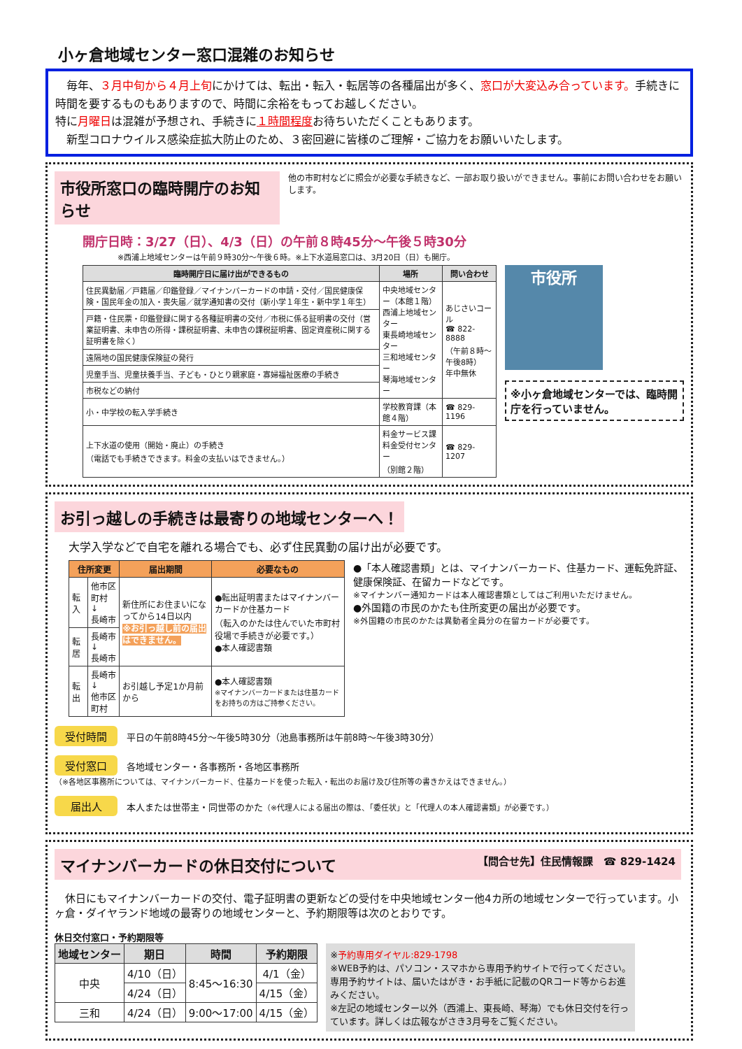小ヶ倉地域センター窓口混雑のお知らせ
　毎年、３月中旬から４月上旬にかけては、転出・転入・転居等の各種届出が多く、窓口が大変込み合っています。手続きに時間を要するものもありますので、時間に余裕をもってお越しください。
特に月曜日は混雑が予想され、手続きに１時間程度お待ちいただくこともあります。
　新型コロナウイルス感染症拡大防止のため、３密回避に皆様のご理解・ご協力をお願いいたします。
市役所窓口の臨時開庁のお知らせ 他の市町村などに照会が必要な手続きなど、一部お取り扱いができません。事前にお問い合わせをお願いします。
開庁日時：3/27（日）、4/3（日）の午前８時45分～午後５時30分
※西浦上地域センターは午前９時30分～午後６時。※上下水道局窓口は、3月20日（日）も開庁。
| 臨時開庁日に届け出ができるもの | 場所 | 問い合わせ |
| --- | --- | --- |
| 住民異動届／戸籍届／印鑑登録／マイナンバーカードの申請・交付／国民健康保険・国民年金の加入・喪失届／就学通知書の交付（新小学１年生・新中学１年生） | 中央地域センター（本館１階） 西浦上地域センター 東長崎地域センター 三和地域センター 琴海地域センター | あじさいコール ☎ 822-8888 （午前８時～午後8時） 年中無休 |
| 戸籍・住民票・印鑑登録に関する各種証明書の交付／市税に係る証明書の交付（営業証明書、未申告の所得・課税証明書、未申告の課税証明書、固定資産税に関する証明書を除く） | | |
| 遠隔地の国民健康保険証の発行 | | |
| 児童手当、児童扶養手当、子ども・ひとり親家庭・寡婦福祉医療の手続き | | |
| 市税などの納付 | | |
| 小・中学校の転入学手続き | 学校教育課（本館４階） | ☎ 829-1196 |
| 上下水道の使用（開始・廃止）の手続き （電話でも手続きできます。料金の支払いはできません。） | 料金サービス課 料金受付センター （別館２階） | ☎ 829-1207 |
市役所
※小ヶ倉地域センターでは、臨時開庁を行っていません。
お引っ越しの手続きは最寄りの地域センターへ！
大学入学などで自宅を離れる場合でも、必ず住民異動の届け出が必要です。
| 住所変更 | | 届出期間 | 必要なもの |
| --- | --- | --- | --- |
| 転入 | 他市区町村 ↓ 長崎市 | 新住所にお住まいになってから14日以内 ※お引っ越し前の届出はできません。 | ●転出証明書またはマイナンバーカードか住基カード （転入のかたは住んでいた市町村役場で手続きが必要です。） ●本人確認書類 |
| 転居 | 長崎市 ↓ 長崎市 | | |
| 転出 | 長崎市 ↓ 他市区町村 | お引越し予定1か月前から | ●本人確認書類 ※マイナンバーカードまたは住基カードをお持ちの方はご持参ください。 |
●「本人確認書類」とは、マイナンバーカード、住基カード、運転免許証、健康保険証、在留カードなどです。
※マイナンバー通知カードは本人確認書類としてはご利用いただけません。
●外国籍の市民のかたも住所変更の届出が必要です。
※外国籍の市民のかたは異動者全員分の在留カードが必要です。
受付時間　平日の午前8時45分～午後5時30分（池島事務所は午前8時～午後3時30分）
受付窓口　各地域センター・各事務所・各地区事務所
（※各地区事務所については、マイナンバーカード、住基カードを使った転入・転出のお届け及び住所等の書きかえはできません。）
届出人　本人または世帯主・同世帯のかた（※代理人による届出の際は、「委任状」と「代理人の本人確認書類」が必要です。）
マイナンバーカードの休日交付について 【問合せ先】住民情報課　☎ 829-1424
　休日にもマイナンバーカードの交付、電子証明書の更新などの受付を中央地域センター他4カ所の地域センターで行っています。小ヶ倉・ダイヤランド地域の最寄りの地域センターと、予約期限等は次のとおりです。
休日交付窓口・予約期限等
| 地域センター | 期日 | 時間 | 予約期限 |
| --- | --- | --- | --- |
| 中央 | 4/10（日） | 8:45～16:30 | 4/1（金） |
| | 4/24（日） | | 4/15（金） |
| 三和 | 4/24（日） | 9:00～17:00 | 4/15（金） |
※予約専用ダイヤル:829-1798
※WEB予約は、パソコン・スマホから専用予約サイトで行ってください。専用予約サイトは、届いたはがき・お手紙に記載のQRコード等からお進みください。
※左記の地域センター以外（西浦上、東長崎、琴海）でも休日交付を行っています。詳しくは広報ながさき3月号をご覧ください。